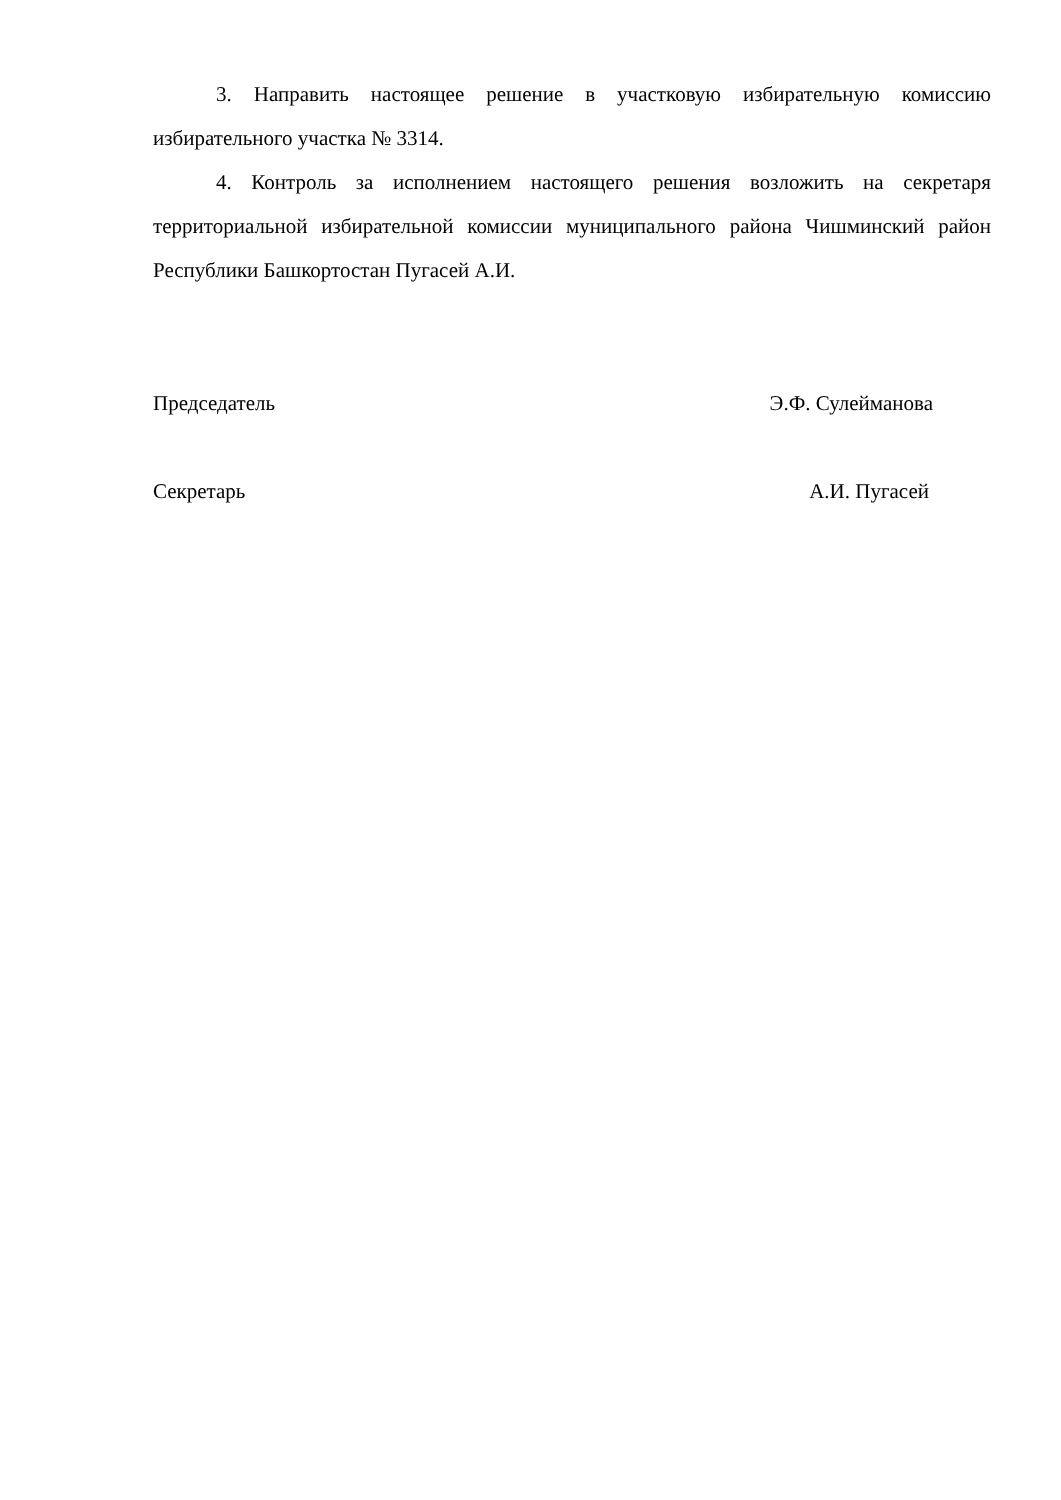3. Направить настоящее решение в участковую избирательную комиссию избирательного участка № 3314.
4. Контроль за исполнением настоящего решения возложить на секретаря территориальной избирательной комиссии муниципального района Чишминский район Республики Башкортостан Пугасей А.И.
Председатель Э.Ф. Сулейманова
Секретарь А.И. Пугасей